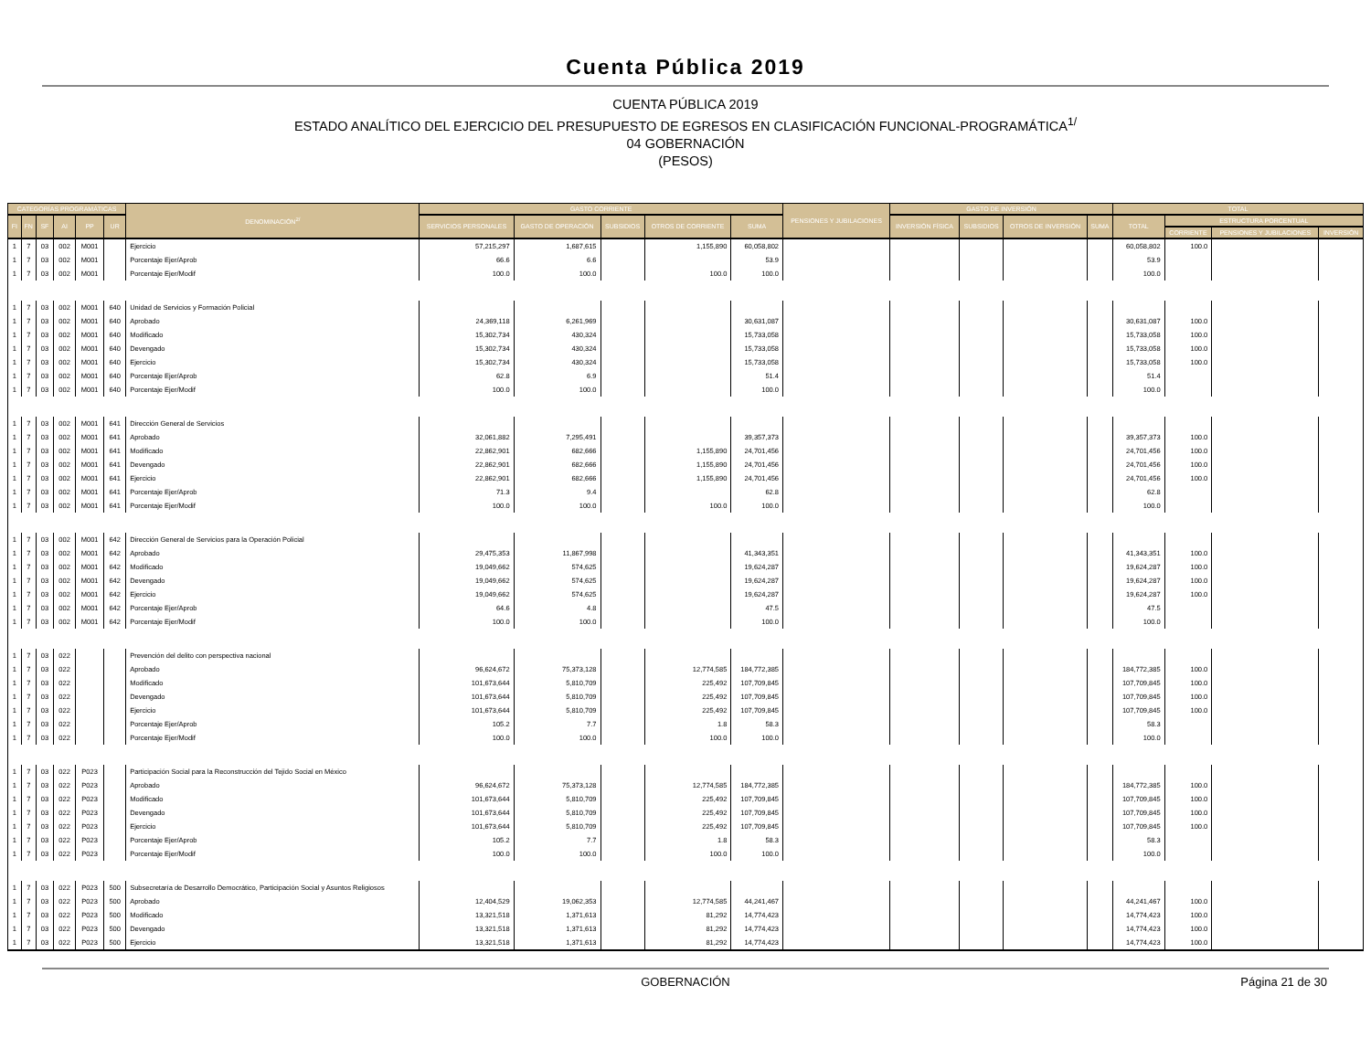Cuenta Pública 2019
CUENTA PÚBLICA 2019
ESTADO ANALÍTICO DEL EJERCICIO DEL PRESUPUESTO DE EGRESOS EN CLASIFICACIÓN FUNCIONAL-PROGRAMÁTICA<sup>1/</sup>
04 GOBERNACIÓN
(PESOS)
| CATEGORÍAS PROGRAMÁTICAS | | | | | | DENOMINACIÓN<sup>2/</sup> | GASTO CORRIENTE | | | | | PENSIONES Y JUBILACIONES | GASTO DE INVERSIÓN | | | | TOTAL | | | |
| --- | --- | --- | --- | --- | --- | --- | --- | --- | --- | --- | --- | --- | --- | --- | --- | --- | --- | --- | --- | --- |
| FI | FN | SF | AI | PP | UR | | SERVICIOS PERSONALES | GASTO DE OPERACIÓN | SUBSIDIOS | OTROS DE CORRIENTE | SUMA | | INVERSIÓN FÍSICA | SUBSIDIOS | OTROS DE INVERSIÓN | SUMA | TOTAL | ESTRUCTURA PORCENTUAL | | |
| | | | | | | | | | | | | | | | | | | CORRIENTE | PENSIONES Y JUBILACIONES | INVERSIÓN |
| 1 | 7 | 03 | 002 | M001 | | Ejercicio | 57,215,297 | 1,687,615 | | 1,155,890 | 60,058,802 | | | | | | 60,058,802 | 100.0 | | |
| 1 | 7 | 03 | 002 | M001 | | Porcentaje Ejer/Aprob | 66.6 | 6.6 | | | 53.9 | | | | | | 53.9 | | | |
| 1 | 7 | 03 | 002 | M001 | | Porcentaje Ejer/Modif | 100.0 | 100.0 | | 100.0 | 100.0 | | | | | | 100.0 | | | |
| 1 | 7 | 03 | 002 | M001 | 640 | Unidad de Servicios y Formación Policial | | | | | | | | | | | | | | |
| 1 | 7 | 03 | 002 | M001 | 640 | Aprobado | 24,369,118 | 6,261,969 | | | 30,631,087 | | | | | | 30,631,087 | 100.0 | | |
| 1 | 7 | 03 | 002 | M001 | 640 | Modificado | 15,302,734 | 430,324 | | | 15,733,058 | | | | | | 15,733,058 | 100.0 | | |
| 1 | 7 | 03 | 002 | M001 | 640 | Devengado | 15,302,734 | 430,324 | | | 15,733,058 | | | | | | 15,733,058 | 100.0 | | |
| 1 | 7 | 03 | 002 | M001 | 640 | Ejercicio | 15,302,734 | 430,324 | | | 15,733,058 | | | | | | 15,733,058 | 100.0 | | |
| 1 | 7 | 03 | 002 | M001 | 640 | Porcentaje Ejer/Aprob | 62.8 | 6.9 | | | 51.4 | | | | | | 51.4 | | | |
| 1 | 7 | 03 | 002 | M001 | 640 | Porcentaje Ejer/Modif | 100.0 | 100.0 | | | 100.0 | | | | | | 100.0 | | | |
| 1 | 7 | 03 | 002 | M001 | 641 | Dirección General de Servicios | | | | | | | | | | | | | | |
| 1 | 7 | 03 | 002 | M001 | 641 | Aprobado | 32,061,882 | 7,295,491 | | | 39,357,373 | | | | | | 39,357,373 | 100.0 | | |
| 1 | 7 | 03 | 002 | M001 | 641 | Modificado | 22,862,901 | 682,666 | | 1,155,890 | 24,701,456 | | | | | | 24,701,456 | 100.0 | | |
| 1 | 7 | 03 | 002 | M001 | 641 | Devengado | 22,862,901 | 682,666 | | 1,155,890 | 24,701,456 | | | | | | 24,701,456 | 100.0 | | |
| 1 | 7 | 03 | 002 | M001 | 641 | Ejercicio | 22,862,901 | 682,666 | | 1,155,890 | 24,701,456 | | | | | | 24,701,456 | 100.0 | | |
| 1 | 7 | 03 | 002 | M001 | 641 | Porcentaje Ejer/Aprob | 71.3 | 9.4 | | | 62.8 | | | | | | 62.8 | | | |
| 1 | 7 | 03 | 002 | M001 | 641 | Porcentaje Ejer/Modif | 100.0 | 100.0 | | 100.0 | 100.0 | | | | | | 100.0 | | | |
| 1 | 7 | 03 | 002 | M001 | 642 | Dirección General de Servicios para la Operación Policial | | | | | | | | | | | | | | |
| 1 | 7 | 03 | 002 | M001 | 642 | Aprobado | 29,475,353 | 11,867,998 | | | 41,343,351 | | | | | | 41,343,351 | 100.0 | | |
| 1 | 7 | 03 | 002 | M001 | 642 | Modificado | 19,049,662 | 574,625 | | | 19,624,287 | | | | | | 19,624,287 | 100.0 | | |
| 1 | 7 | 03 | 002 | M001 | 642 | Devengado | 19,049,662 | 574,625 | | | 19,624,287 | | | | | | 19,624,287 | 100.0 | | |
| 1 | 7 | 03 | 002 | M001 | 642 | Ejercicio | 19,049,662 | 574,625 | | | 19,624,287 | | | | | | 19,624,287 | 100.0 | | |
| 1 | 7 | 03 | 002 | M001 | 642 | Porcentaje Ejer/Aprob | 64.6 | 4.8 | | | 47.5 | | | | | | 47.5 | | | |
| 1 | 7 | 03 | 002 | M001 | 642 | Porcentaje Ejer/Modif | 100.0 | 100.0 | | | 100.0 | | | | | | 100.0 | | | |
| 1 | 7 | 03 | 022 | | | Prevención del delito con perspectiva nacional | | | | | | | | | | | | | | |
| 1 | 7 | 03 | 022 | | | Aprobado | 96,624,672 | 75,373,128 | | 12,774,585 | 184,772,385 | | | | | | 184,772,385 | 100.0 | | |
| 1 | 7 | 03 | 022 | | | Modificado | 101,673,644 | 5,810,709 | | 225,492 | 107,709,845 | | | | | | 107,709,845 | 100.0 | | |
| 1 | 7 | 03 | 022 | | | Devengado | 101,673,644 | 5,810,709 | | 225,492 | 107,709,845 | | | | | | 107,709,845 | 100.0 | | |
| 1 | 7 | 03 | 022 | | | Ejercicio | 101,673,644 | 5,810,709 | | 225,492 | 107,709,845 | | | | | | 107,709,845 | 100.0 | | |
| 1 | 7 | 03 | 022 | | | Porcentaje Ejer/Aprob | 105.2 | 7.7 | | 1.8 | 58.3 | | | | | | 58.3 | | | |
| 1 | 7 | 03 | 022 | | | Porcentaje Ejer/Modif | 100.0 | 100.0 | | 100.0 | 100.0 | | | | | | 100.0 | | | |
| 1 | 7 | 03 | 022 | P023 | | Participación Social para la Reconstrucción del Tejido Social en México | | | | | | | | | | | | | | |
| 1 | 7 | 03 | 022 | P023 | | Aprobado | 96,624,672 | 75,373,128 | | 12,774,585 | 184,772,385 | | | | | | 184,772,385 | 100.0 | | |
| 1 | 7 | 03 | 022 | P023 | | Modificado | 101,673,644 | 5,810,709 | | 225,492 | 107,709,845 | | | | | | 107,709,845 | 100.0 | | |
| 1 | 7 | 03 | 022 | P023 | | Devengado | 101,673,644 | 5,810,709 | | 225,492 | 107,709,845 | | | | | | 107,709,845 | 100.0 | | |
| 1 | 7 | 03 | 022 | P023 | | Ejercicio | 101,673,644 | 5,810,709 | | 225,492 | 107,709,845 | | | | | | 107,709,845 | 100.0 | | |
| 1 | 7 | 03 | 022 | P023 | | Porcentaje Ejer/Aprob | 105.2 | 7.7 | | 1.8 | 58.3 | | | | | | 58.3 | | | |
| 1 | 7 | 03 | 022 | P023 | | Porcentaje Ejer/Modif | 100.0 | 100.0 | | 100.0 | 100.0 | | | | | | 100.0 | | | |
| 1 | 7 | 03 | 022 | P023 | 500 | Subsecretaría de Desarrollo Democrático, Participación Social y Asuntos Religiosos | | | | | | | | | | | | | | |
| 1 | 7 | 03 | 022 | P023 | 500 | Aprobado | 12,404,529 | 19,062,353 | | 12,774,585 | 44,241,467 | | | | | | 44,241,467 | 100.0 | | |
| 1 | 7 | 03 | 022 | P023 | 500 | Modificado | 13,321,518 | 1,371,613 | | 81,292 | 14,774,423 | | | | | | 14,774,423 | 100.0 | | |
| 1 | 7 | 03 | 022 | P023 | 500 | Devengado | 13,321,518 | 1,371,613 | | 81,292 | 14,774,423 | | | | | | 14,774,423 | 100.0 | | |
| 1 | 7 | 03 | 022 | P023 | 500 | Ejercicio | 13,321,518 | 1,371,613 | | 81,292 | 14,774,423 | | | | | | 14,774,423 | 100.0 | | |
GOBERNACIÓN Página 21 de 30